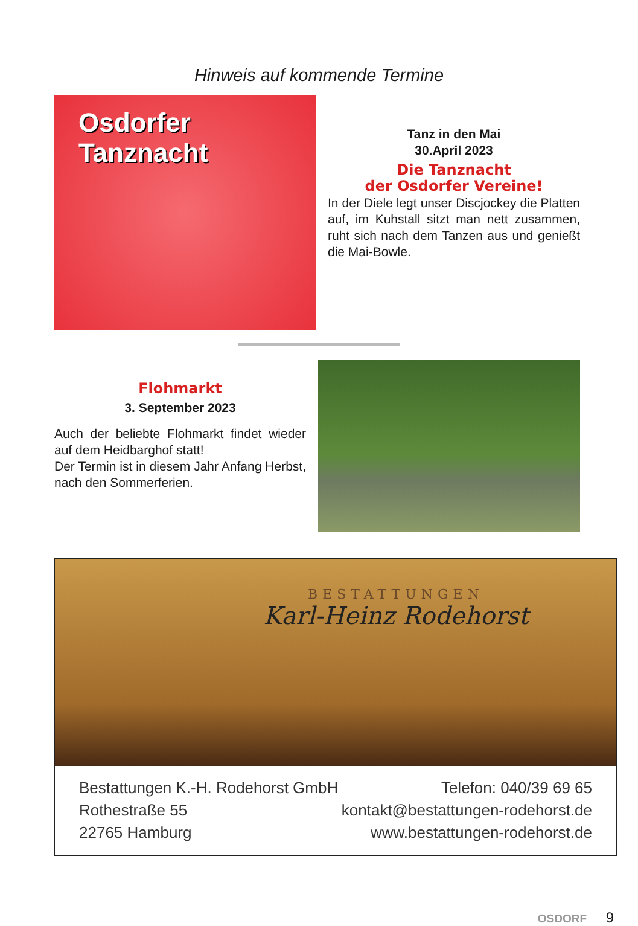Hinweis auf kommende Termine
Osdorfer
Tanznacht
Tanz in den Mai
30.April 2023
Die Tanznacht
der Osdorfer Vereine!
In der Diele legt unser Discjockey die Platten auf, im Kuhstall sitzt man nett zusammen, ruht sich nach dem Tanzen aus und genießt die Mai-Bowle.
Flohmarkt
3. September 2023
Auch der beliebte Flohmarkt findet wieder auf dem Heidbarghof statt!
Der Termin ist in diesem Jahr Anfang Herbst, nach den Sommerferien.
BESTATTUNGEN
Karl-Heinz Rodehorst
Bestattungen K.-H. Rodehorst GmbH
Rothestraße 55
22765 Hamburg
Telefon: 040/39 69 65
kontakt@bestattungen-rodehorst.de
www.bestattungen-rodehorst.de
OSDORF 9